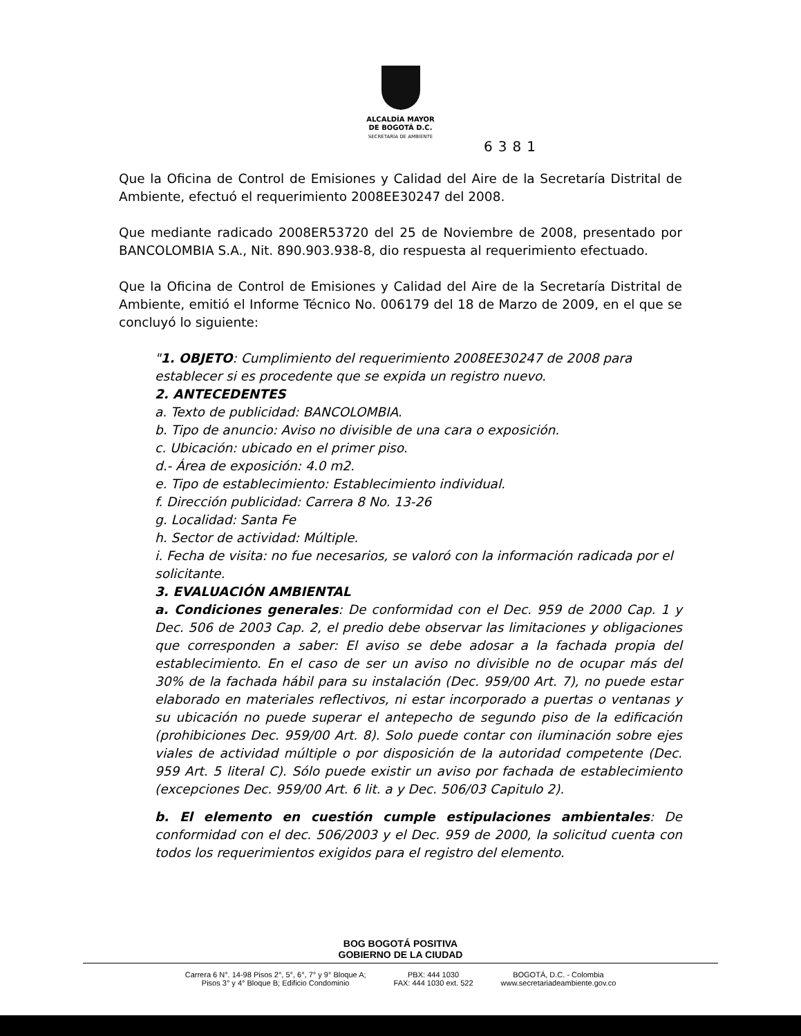ALCALDÍA MAYOR
DE BOGOTÁ D.C.
SECRETARÍA DE AMBIENTE
6381
Que la Oficina de Control de Emisiones y Calidad del Aire de la Secretaría Distrital de Ambiente, efectuó el requerimiento 2008EE30247 del 2008.
Que mediante radicado 2008ER53720 del 25 de Noviembre de 2008, presentado por BANCOLOMBIA S.A., Nit. 890.903.938-8, dio respuesta al requerimiento efectuado.
Que la Oficina de Control de Emisiones y Calidad del Aire de la Secretaría Distrital de Ambiente, emitió el Informe Técnico No. 006179 del 18 de Marzo de 2009, en el que se concluyó lo siguiente:
"1. OBJETO: Cumplimiento del requerimiento 2008EE30247 de 2008 para establecer si es procedente que se expida un registro nuevo.
2. ANTECEDENTES
a. Texto de publicidad: BANCOLOMBIA.
b. Tipo de anuncio: Aviso no divisible de una cara o exposición.
c. Ubicación: ubicado en el primer piso.
d.- Área de exposición: 4.0 m2.
e. Tipo de establecimiento: Establecimiento individual.
f. Dirección publicidad: Carrera 8 No. 13-26
g. Localidad: Santa Fe
h. Sector de actividad: Múltiple.
i. Fecha de visita: no fue necesarios, se valoró con la información radicada por el solicitante.
3. EVALUACIÓN AMBIENTAL
a. Condiciones generales: De conformidad con el Dec. 959 de 2000 Cap. 1 y Dec. 506 de 2003 Cap. 2, el predio debe observar las limitaciones y obligaciones que corresponden a saber: El aviso se debe adosar a la fachada propia del establecimiento. En el caso de ser un aviso no divisible no de ocupar más del 30% de la fachada hábil para su instalación (Dec. 959/00 Art. 7), no puede estar elaborado en materiales reflectivos, ni estar incorporado a puertas o ventanas y su ubicación no puede superar el antepecho de segundo piso de la edificación (prohibiciones Dec. 959/00 Art. 8). Solo puede contar con iluminación sobre ejes viales de actividad múltiple o por disposición de la autoridad competente (Dec. 959 Art. 5 literal C). Sólo puede existir un aviso por fachada de establecimiento (excepciones Dec. 959/00 Art. 6 lit. a y Dec. 506/03 Capitulo 2).
b. El elemento en cuestión cumple estipulaciones ambientales: De conformidad con el dec. 506/2003 y el Dec. 959 de 2000, la solicitud cuenta con todos los requerimientos exigidos para el registro del elemento.
BOG BOGOTÁ POSITIVA
GOBIERNO DE LA CIUDAD
Carrera 6 N°. 14-98 Pisos 2°, 5°, 6°, 7° y 9° Bloque A;
Pisos 3° y 4° Bloque B; Edificio Condominio
PBX: 444 1030
FAX: 444 1030 ext. 522
BOGOTÁ, D.C. - Colombia
www.secretariadeambiente.gov.co